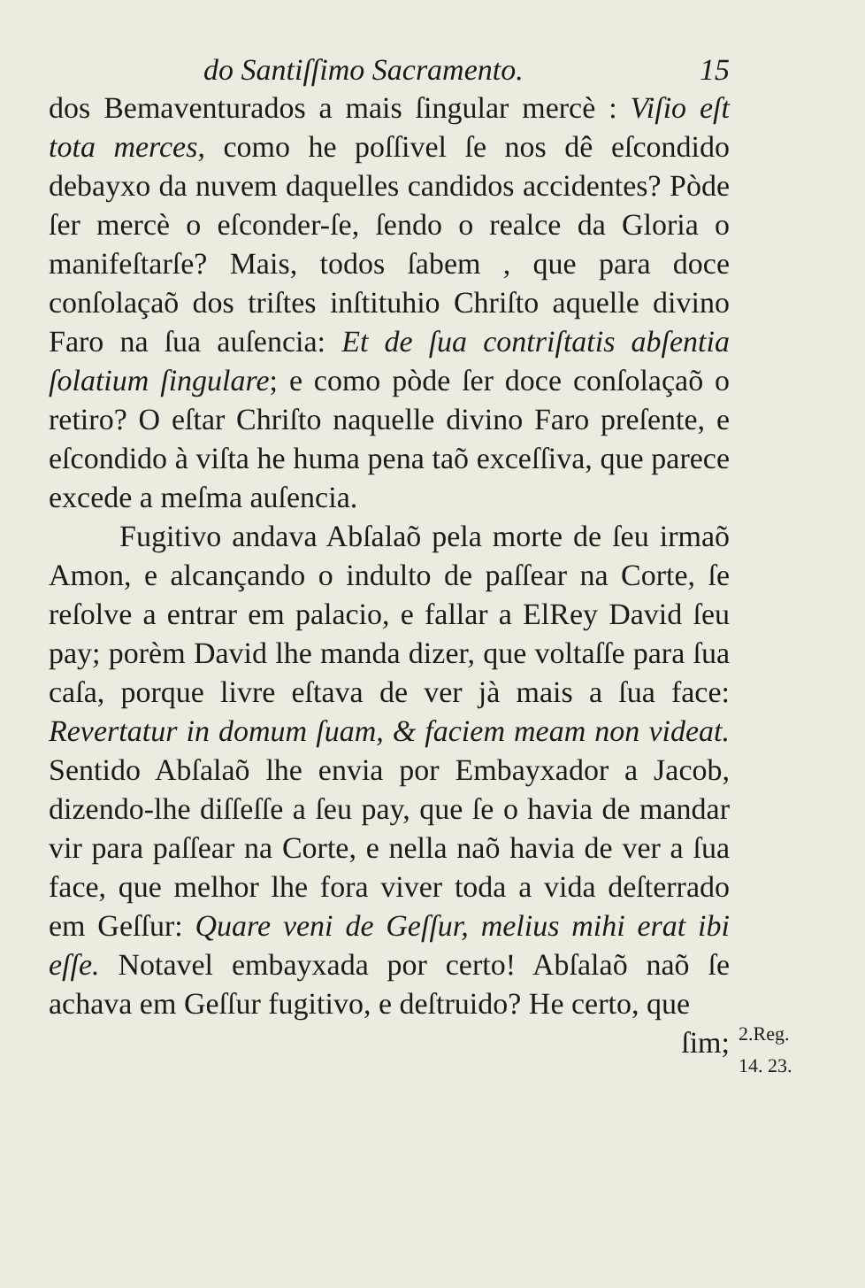do Santiſſimo Sacramento. 15
dos Bemaventurados a mais ſingular mercè : Viſio eſt tota merces, como he poſſivel ſe nos dê eſcondido debayxo da nuvem daquelles candidos accidentes? Pòde ſer mercè o eſconder-ſe, ſendo o realce da Gloria o manifeſtarſe? Mais, todos ſabem , que para doce conſolaçaõ dos triſtes inſtituhio Chriſto aquelle divino Faro na ſua auſencia: Et de ſua contriſtatis abſentia ſolatium ſingulare; e como pòde ſer doce conſolaçaõ o retiro? O eſtar Chriſto naquelle divino Faro preſente, e eſcondido à viſta he huma pena taõ exceſſiva, que parece excede a meſma auſencia.
Fugitivo andava Abſalaõ pela morte de ſeu irmaõ Amon, e alcançando o indulto de paſſear na Corte, ſe reſolve a entrar em palacio, e fallar a ElRey David ſeu pay; porèm David lhe manda dizer, que voltaſſe para ſua caſa, porque livre eſtava de ver jà mais a ſua face: Revertatur in domum ſuam, & faciem meam non videat. Sentido Abſalaõ lhe envia por Embayxador a Jacob, dizendo-lhe diſſeſſe a ſeu pay, que ſe o havia de mandar vir para paſſear na Corte, e nella naõ havia de ver a ſua face, que melhor lhe fora viver toda a vida deſterrado em Geſſur: Quare veni de Geſſur, melius mihi erat ibi eſſe. Notavel embayxada por certo! Abſalaõ naõ ſe achava em Geſſur fugitivo, e deſtruido? He certo, que
ſim;
2.Reg.
14. 23.